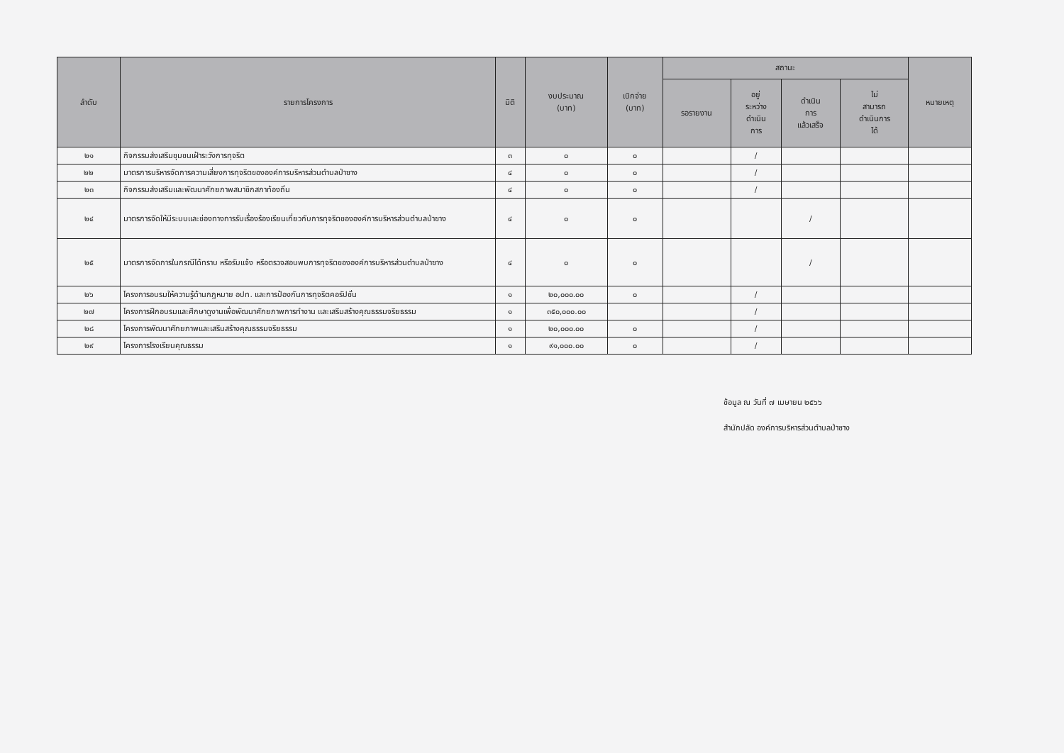| ลำดับ | รายการโครงการ | มิติ | งบประมาณ (บาท) | เบิกจ่าย (บาท) | สถานะ | | | | หมายเหตุ |
| --- | --- | --- | --- | --- | --- | --- | --- | --- | --- |
| | | | | | รอรายงาน | อยู่ ระหว่าง ดำเนิน การ | ดำเนิน การ แล้วเสร็จ | ไม่ สามารถ ดำเนินการ ได้ | |
| ๒๑ | กิจกรรมส่งเสริมชุมชนเฝ้าระวังการทุจริต | ๓ | ๐ | ๐ | | / | | | |
| ๒๒ | มาตรการบริหารจัดการความเสี่ยงการทุจริตขององค์การบริหารส่วนตำบลป่าซาง | ๔ | ๐ | ๐ | | / | | | |
| ๒๓ | กิจกรรมส่งเสริมและพัฒนาศักยภาพสมาชิกสภาท้องถิ่น | ๔ | ๐ | ๐ | | / | | | |
| ๒๔ | มาตรการจัดให้มีระบบและช่องทางการรับเรื่องร้องเรียนเกี่ยวกับการทุจริตขององค์การบริหารส่วนตำบลป่าซาง | ๔ | ๐ | ๐ | | | / | | |
| ๒๕ | มาตรการจัดการในกรณีได้ทราบ หรือรับแจ้ง หรือตรวจสอบพบการทุจริตขององค์การบริหารส่วนตำบลป่าซาง | ๔ | ๐ | ๐ | | | / | | |
| ๒๖ | โครงการอบรมให้ความรู้ด้านกฎหมาย อปท. และการป้องกันการทุจริตคอรัปชั่น | ๑ | ๒๐,๐๐๐.๐๐ | ๐ | | / | | | |
| ๒๗ | โครงการฝึกอบรมและศึกษาดูงานเพื่อพัฒนาศักยภาพการทำงาน และเสริมสร้างคุณธรรมจริยธรรม | ๑ | ๓๕๐,๐๐๐.๐๐ | | | / | | | |
| ๒๘ | โครงการพัฒนาศักยภาพและเสริมสร้างคุณธรรมจริยธรรม | ๑ | ๒๐,๐๐๐.๐๐ | ๐ | | / | | | |
| ๒๙ | โครงการโรงเรียนคุณธรรม | ๑ | ๙๑,๐๐๐.๐๐ | ๐ | | / | | | |
ข้อมูล ณ วันที่ ๗ เมษายน ๒๕๖๖
สำนักปลัด องค์การบริหารส่วนตำบลป่าซาง